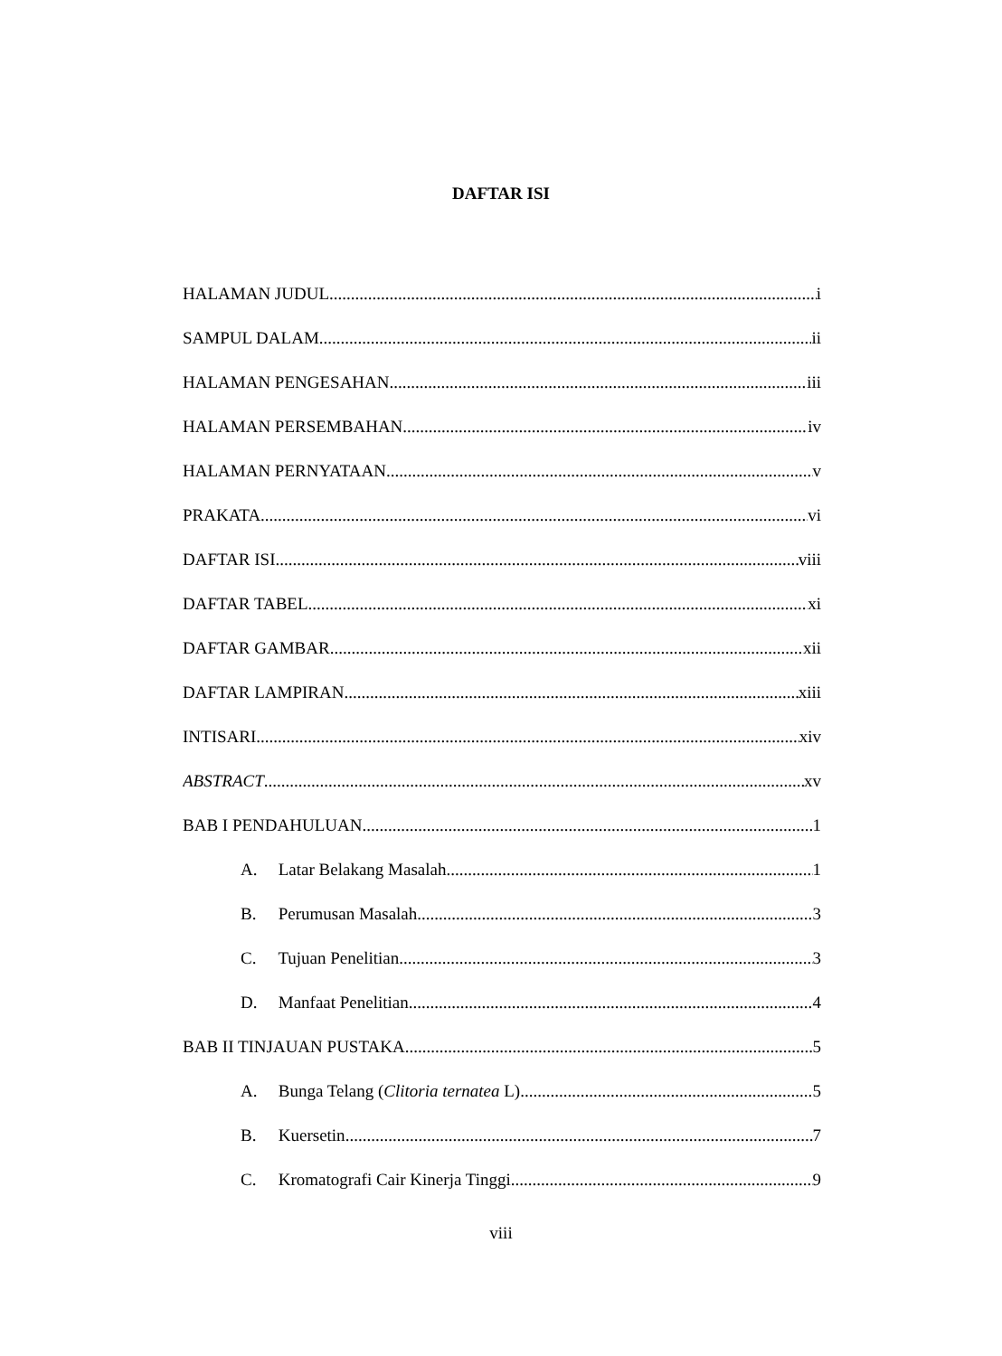DAFTAR ISI
HALAMAN JUDUL i
SAMPUL DALAM ii
HALAMAN PENGESAHAN iii
HALAMAN PERSEMBAHAN iv
HALAMAN PERNYATAAN v
PRAKATA vi
DAFTAR ISI viii
DAFTAR TABEL xi
DAFTAR GAMBAR xii
DAFTAR LAMPIRAN xiii
INTISARI xiv
ABSTRACT xv
BAB I PENDAHULUAN 1
A. Latar Belakang Masalah 1
B. Perumusan Masalah 3
C. Tujuan Penelitian 3
D. Manfaat Penelitian 4
BAB II TINJAUAN PUSTAKA 5
A. Bunga Telang (Clitoria ternatea L) 5
B. Kuersetin 7
C. Kromatografi Cair Kinerja Tinggi 9
viii